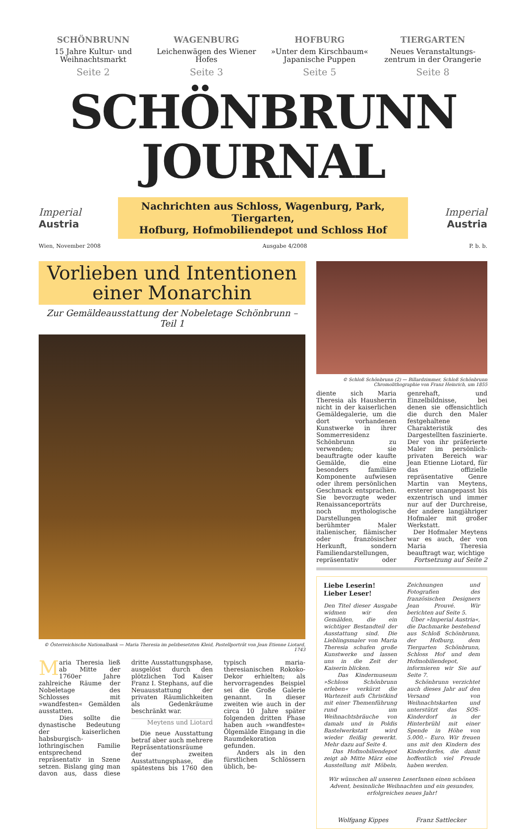SCHÖNBRUNN
15 Jahre Kultur- und Weihnachtsmarkt
Seite 2
WAGENBURG
Leichenwägen des Wiener Hofes
Seite 3
HOFBURG
»Unter dem Kirschbaum« Japanische Puppen
Seite 5
TIERGARTEN
Neues Veranstaltungs-zentrum in der Orangerie
Seite 8
SCHÖNBRUNN JOURNAL
Imperial Austria
Nachrichten aus Schloss, Wagenburg, Park, Tiergarten,
Hofburg, Hofmobiliendepot und Schloss Hof
Imperial Austria
Wien, November 2008 Ausgabe 4/2008 P. b. b.
Vorlieben und Intentionen
einer Monarchin
Zur Gemäldeausstattung der Nobeletage Schönbrunn – Teil 1
© Österreichische Nationalbank — Maria Theresia im pelzbesetzten Kleid, Pastellporträt von Jean Etienne Liotard, 1743
Maria Theresia ließ ab Mitte der 1760er Jahre zahlreiche Räume der Nobeletage des Schlosses mit »wandfesten« Gemälden ausstatten.
Dies sollte die dynastische Bedeutung der kaiserlichen habsburgisch-lothringischen Familie entsprechend repräsentativ in Szene setzen. Bislang ging man davon aus, dass diese dritte Ausstattungsphase, ausgelöst durch den plötzlichen Tod Kaiser Franz I. Stephans, auf die Neuausstattung der privaten Räumlichkeiten als Gedenkräume beschränkt war.
Meytens und Liotard
Die neue Ausstattung betraf aber auch mehrere Repräsentationsräume der zweiten Ausstattungsphase, die spätestens bis 1760 den typisch maria-theresianischen Rokoko-Dekor erhielten; als hervorragendes Beispiel sei die Große Galerie genannt. In dieser zweiten wie auch in der circa 10 Jahre später folgenden dritten Phase haben auch »wandfeste« Ölgemälde Eingang in die Raumdekoration gefunden.
Anders als in den fürstlichen Schlössern üblich, be-
© Schloß Schönbrunn (2) — Billardzimmer, Schloß Schönbrunn
Chromolithographie von Franz Heinrich, um 1855
diente sich Maria Theresia als Hausherrin nicht in der kaiserlichen Gemäldegalerie, um die dort vorhandenen Kunstwerke in ihrer Sommerresidenz Schönbrunn zu verwenden; sie beauftragte oder kaufte Gemälde, die eine besonders familiäre Komponente aufwiesen oder ihrem persönlichen Geschmack entsprachen. Sie bevorzugte weder Renaissanceporträts noch mythologische Darstellungen berühmter Maler italienischer, flämischer oder französischer Herkunft, sondern Familiendarstellungen, repräsentativ oder genrehaft, und Einzelbildnisse, bei denen sie offensichtlich die durch den Maler festgehaltene Charakteristik des Dargestellten faszinierte. Der von ihr präferierte Maler im persönlich-privaten Bereich war Jean Etienne Liotard, für das offizielle repräsentative Genre Martin van Meytens, ersterer unangepasst bis exzentrisch und immer nur auf der Durchreise, der andere langjähriger Hofmaler mit großer Werkstatt.
Der Hofmaler Meytens war es auch, der von Maria Theresia beauftragt war, wichtige
Fortsetzung auf Seite 2
Liebe Leserin!
Lieber Leser!
Den Titel dieser Ausgabe widmen wir den Gemälden, die ein wichtiger Bestandteil der Ausstattung sind. Die Lieblingsmaler von Maria Theresia schufen große Kunstwerke und lassen uns in die Zeit der Kaiserin blicken.
Das Kindermuseum »Schloss Schönbrunn erleben« verkürzt die Wartezeit aufs Christkind mit einer Themenführung rund um Weihnachtsbräuche von damals und in Poldis Bastelwerkstatt wird wieder fleißig gewerkt. Mehr dazu auf Seite 4.
Das Hofmobiliendepot zeigt ab Mitte März eine Ausstellung mit Möbeln, Zeichnungen und Fotografien des französischen Designers Jean Prouvé. Wir berichten auf Seite 5.
Über »Imperial Austria«, die Dachmarke bestehend aus Schloß Schönbrunn, der Hofburg, dem Tiergarten Schönbrunn, Schloss Hof und dem Hofmobiliendepot, informieren wir Sie auf Seite 7.
Schönbrunn verzichtet auch dieses Jahr auf den Versand von Weihnachtskarten und unterstützt das SOS-Kinderdorf in der Hinterbrühl mit einer Spende in Höhe von 5.000,– Euro. Wir freuen uns mit den Kindern des Kinderdorfes, die damit hoffentlich viel Freude haben werden.
Wir wünschen all unseren LeserInnen einen schönen Advent, besinnliche Weihnachten und ein gesundes, erfolgreiches neues Jahr!
Wolfgang Kippes Franz Sattlecker